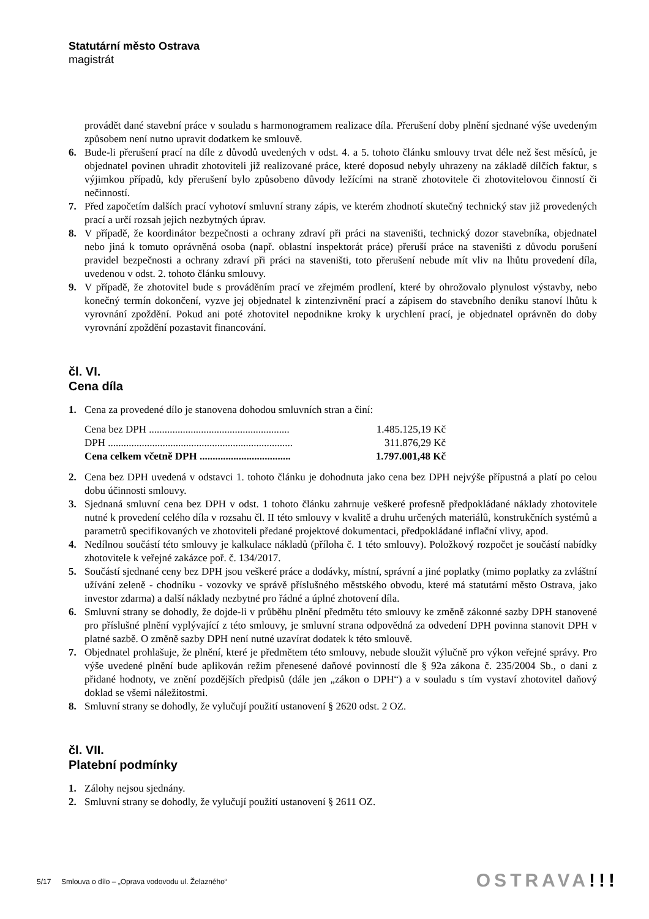Statutární město Ostrava
magistrát
provádět dané stavební práce v souladu s harmonogramem realizace díla. Přerušení doby plnění sjednané výše uvedeným způsobem není nutno upravit dodatkem ke smlouvě.
6. Bude-li přerušení prací na díle z důvodů uvedených v odst. 4. a 5. tohoto článku smlouvy trvat déle než šest měsíců, je objednatel povinen uhradit zhotoviteli již realizované práce, které doposud nebyly uhrazeny na základě dílčích faktur, s výjimkou případů, kdy přerušení bylo způsobeno důvody ležícími na straně zhotovitele či zhotovitelovou činností či nečinností.
7. Před započetím dalších prací vyhotoví smluvní strany zápis, ve kterém zhodnotí skutečný technický stav již provedených prací a určí rozsah jejich nezbytných úprav.
8. V případě, že koordinátor bezpečnosti a ochrany zdraví při práci na staveništi, technický dozor stavebníka, objednatel nebo jiná k tomuto oprávněná osoba (např. oblastní inspektorát práce) přeruší práce na staveništi z důvodu porušení pravidel bezpečnosti a ochrany zdraví při práci na staveništi, toto přerušení nebude mít vliv na lhůtu provedení díla, uvedenou v odst. 2. tohoto článku smlouvy.
9. V případě, že zhotovitel bude s prováděním prací ve zřejmém prodlení, které by ohrožovalo plynulost výstavby, nebo konečný termín dokončení, vyzve jej objednatel k zintenzivnění prací a zápisem do stavebního deníku stanoví lhůtu k vyrovnání zpoždění. Pokud ani poté zhotovitel nepodnikne kroky k urychlení prací, je objednatel oprávněn do doby vyrovnání zpoždění pozastavit financování.
čl. VI.
Cena díla
1. Cena za provedené dílo je stanovena dohodou smluvních stran a činí:
| Cena bez DPH ...................................................... | 1.485.125,19 Kč |
| DPH ....................................................................... | 311.876,29 Kč |
| Cena celkem včetně DPH ................................... | 1.797.001,48 Kč |
2. Cena bez DPH uvedená v odstavci 1. tohoto článku je dohodnuta jako cena bez DPH nejvýše přípustná a platí po celou dobu účinnosti smlouvy.
3. Sjednaná smluvní cena bez DPH v odst. 1 tohoto článku zahrnuje veškeré profesně předpokládané náklady zhotovitele nutné k provedení celého díla v rozsahu čl. II této smlouvy v kvalitě a druhu určených materiálů, konstrukčních systémů a parametrů specifikovaných ve zhotoviteli předané projektové dokumentaci, předpokládané inflační vlivy, apod.
4. Nedílnou součástí této smlouvy je kalkulace nákladů (příloha č. 1 této smlouvy). Položkový rozpočet je součástí nabídky zhotovitele k veřejné zakázce poř. č. 134/2017.
5. Součástí sjednané ceny bez DPH jsou veškeré práce a dodávky, místní, správní a jiné poplatky (mimo poplatky za zvláštní užívání zeleně - chodníku - vozovky ve správě příslušného městského obvodu, které má statutární město Ostrava, jako investor zdarma) a další náklady nezbytné pro řádné a úplné zhotovení díla.
6. Smluvní strany se dohodly, že dojde-li v průběhu plnění předmětu této smlouvy ke změně zákonné sazby DPH stanovené pro příslušné plnění vyplývající z této smlouvy, je smluvní strana odpovědná za odvedení DPH povinna stanovit DPH v platné sazbě. O změně sazby DPH není nutné uzavírat dodatek k této smlouvě.
7. Objednatel prohlašuje, že plnění, které je předmětem této smlouvy, nebude sloužit výlučně pro výkon veřejné správy. Pro výše uvedené plnění bude aplikován režim přenesené daňové povinností dle § 92a zákona č. 235/2004 Sb., o dani z přidané hodnoty, ve znění pozdějších předpisů (dále jen „zákon o DPH“) a v souladu s tím vystaví zhotovitel daňový doklad se všemi náležitostmi.
8. Smluvní strany se dohodly, že vylučují použití ustanovení § 2620 odst. 2 OZ.
čl. VII.
Platební podmínky
1. Zálohy nejsou sjednány.
2. Smluvní strany se dohodly, že vylučují použití ustanovení § 2611 OZ.
5/17 Smlouva o dílo – „Oprava vodovodu ul. Želazného“
OSTRAVA!!!